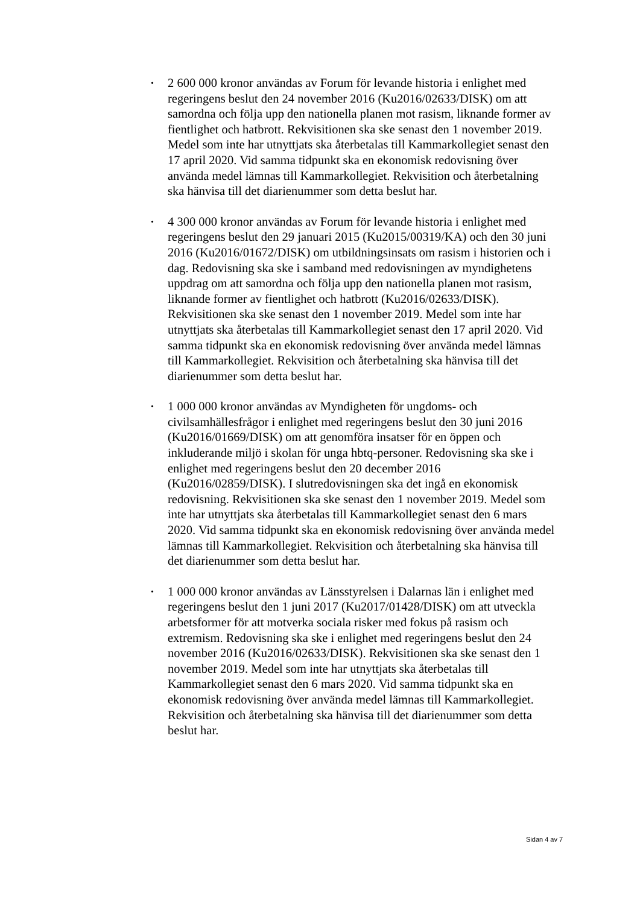• 2 600 000 kronor användas av Forum för levande historia i enlighet med regeringens beslut den 24 november 2016 (Ku2016/02633/DISK) om att samordna och följa upp den nationella planen mot rasism, liknande former av fientlighet och hatbrott. Rekvisitionen ska ske senast den 1 november 2019. Medel som inte har utnyttjats ska återbetalas till Kammarkollegiet senast den 17 april 2020. Vid samma tidpunkt ska en ekonomisk redovisning över använda medel lämnas till Kammarkollegiet. Rekvisition och återbetalning ska hänvisa till det diarienummer som detta beslut har.
• 4 300 000 kronor användas av Forum för levande historia i enlighet med regeringens beslut den 29 januari 2015 (Ku2015/00319/KA) och den 30 juni 2016 (Ku2016/01672/DISK) om utbildningsinsats om rasism i historien och i dag. Redovisning ska ske i samband med redovisningen av myndighetens uppdrag om att samordna och följa upp den nationella planen mot rasism, liknande former av fientlighet och hatbrott (Ku2016/02633/DISK). Rekvisitionen ska ske senast den 1 november 2019. Medel som inte har utnyttjats ska återbetalas till Kammarkollegiet senast den 17 april 2020. Vid samma tidpunkt ska en ekonomisk redovisning över använda medel lämnas till Kammarkollegiet. Rekvisition och återbetalning ska hänvisa till det diarienummer som detta beslut har.
• 1 000 000 kronor användas av Myndigheten för ungdoms- och civilsamhällesfrågor i enlighet med regeringens beslut den 30 juni 2016 (Ku2016/01669/DISK) om att genomföra insatser för en öppen och inkluderande miljö i skolan för unga hbtq-personer. Redovisning ska ske i enlighet med regeringens beslut den 20 december 2016 (Ku2016/02859/DISK). I slutredovisningen ska det ingå en ekonomisk redovisning. Rekvisitionen ska ske senast den 1 november 2019. Medel som inte har utnyttjats ska återbetalas till Kammarkollegiet senast den 6 mars 2020. Vid samma tidpunkt ska en ekonomisk redovisning över använda medel lämnas till Kammarkollegiet. Rekvisition och återbetalning ska hänvisa till det diarienummer som detta beslut har.
• 1 000 000 kronor användas av Länsstyrelsen i Dalarnas län i enlighet med regeringens beslut den 1 juni 2017 (Ku2017/01428/DISK) om att utveckla arbetsformer för att motverka sociala risker med fokus på rasism och extremism. Redovisning ska ske i enlighet med regeringens beslut den 24 november 2016 (Ku2016/02633/DISK). Rekvisitionen ska ske senast den 1 november 2019. Medel som inte har utnyttjats ska återbetalas till Kammarkollegiet senast den 6 mars 2020. Vid samma tidpunkt ska en ekonomisk redovisning över använda medel lämnas till Kammarkollegiet. Rekvisition och återbetalning ska hänvisa till det diarienummer som detta beslut har.
Sidan 4 av 7